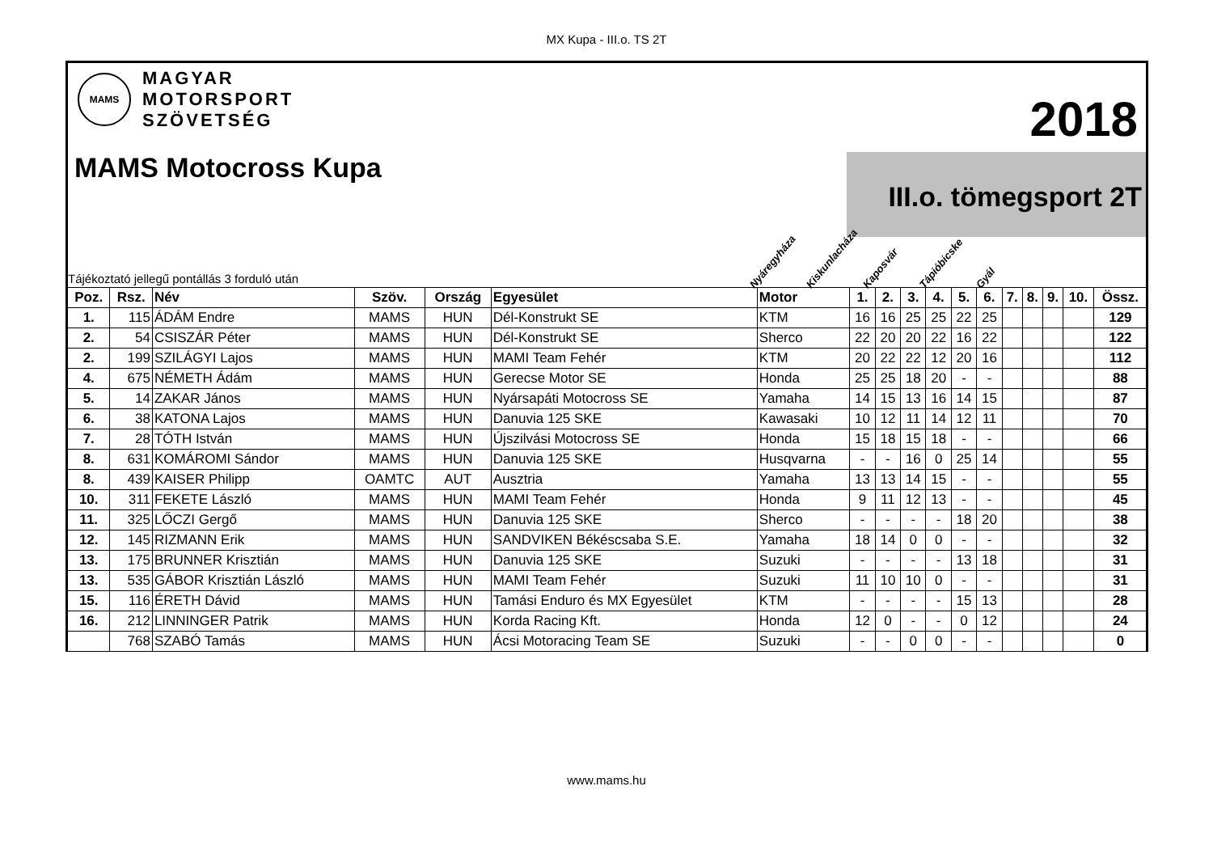MX Kupa - III.o. TS 2T
MAMS
MAGYAR
MOTORSPORT
SZÖVETSÉG
2018
III.o. tömegsport 2T
MAMS Motocross Kupa
Tájékoztató jellegű pontállás 3 forduló után
Nyáregyháza Kiskunlacháza Kaposvár Tápióbicske Gyál
| Poz. | Rsz. | Név | Szöv. | Ország | Egyesület | Motor | 1. | 2. | 3. | 4. | 5. | 6. | 7. | 8. | 9. | 10. | Össz. |
| --- | --- | --- | --- | --- | --- | --- | --- | --- | --- | --- | --- | --- | --- | --- | --- | --- | --- |
| 1. | 115 | ÁDÁM Endre | MAMS | HUN | Dél-Konstrukt SE | KTM | 16 | 16 | 25 | 25 | 22 | 25 | | | | | 129 |
| 2. | 54 | CSISZÁR Péter | MAMS | HUN | Dél-Konstrukt SE | Sherco | 22 | 20 | 20 | 22 | 16 | 22 | | | | | 122 |
| 2. | 199 | SZILÁGYI Lajos | MAMS | HUN | MAMI Team Fehér | KTM | 20 | 22 | 22 | 12 | 20 | 16 | | | | | 112 |
| 4. | 675 | NÉMETH Ádám | MAMS | HUN | Gerecse Motor SE | Honda | 25 | 25 | 18 | 20 | - | - | | | | | 88 |
| 5. | 14 | ZAKAR János | MAMS | HUN | Nyársapáti Motocross SE | Yamaha | 14 | 15 | 13 | 16 | 14 | 15 | | | | | 87 |
| 6. | 38 | KATONA Lajos | MAMS | HUN | Danuvia 125 SKE | Kawasaki | 10 | 12 | 11 | 14 | 12 | 11 | | | | | 70 |
| 7. | 28 | TÓTH István | MAMS | HUN | Újszilvási Motocross SE | Honda | 15 | 18 | 15 | 18 | - | - | | | | | 66 |
| 8. | 631 | KOMÁROMI Sándor | MAMS | HUN | Danuvia 125 SKE | Husqvarna | - | - | 16 | 0 | 25 | 14 | | | | | 55 |
| 8. | 439 | KAISER Philipp | OAMTC | AUT | Ausztria | Yamaha | 13 | 13 | 14 | 15 | - | - | | | | | 55 |
| 10. | 311 | FEKETE László | MAMS | HUN | MAMI Team Fehér | Honda | 9 | 11 | 12 | 13 | - | - | | | | | 45 |
| 11. | 325 | LŐCZI Gergő | MAMS | HUN | Danuvia 125 SKE | Sherco | - | - | - | - | 18 | 20 | | | | | 38 |
| 12. | 145 | RIZMANN Erik | MAMS | HUN | SANDVIKEN Békéscsaba S.E. | Yamaha | 18 | 14 | 0 | 0 | - | - | | | | | 32 |
| 13. | 175 | BRUNNER Krisztián | MAMS | HUN | Danuvia 125 SKE | Suzuki | - | - | - | - | 13 | 18 | | | | | 31 |
| 13. | 535 | GÁBOR Krisztián László | MAMS | HUN | MAMI Team Fehér | Suzuki | 11 | 10 | 10 | 0 | - | - | | | | | 31 |
| 15. | 116 | ÉRETH Dávid | MAMS | HUN | Tamási Enduro és MX Egyesület | KTM | - | - | - | - | 15 | 13 | | | | | 28 |
| 16. | 212 | LINNINGER Patrik | MAMS | HUN | Korda Racing Kft. | Honda | 12 | 0 | - | - | 0 | 12 | | | | | 24 |
| | 768 | SZABÓ Tamás | MAMS | HUN | Ácsi Motoracing Team SE | Suzuki | - | - | 0 | 0 | - | - | | | | | 0 |
www.mams.hu